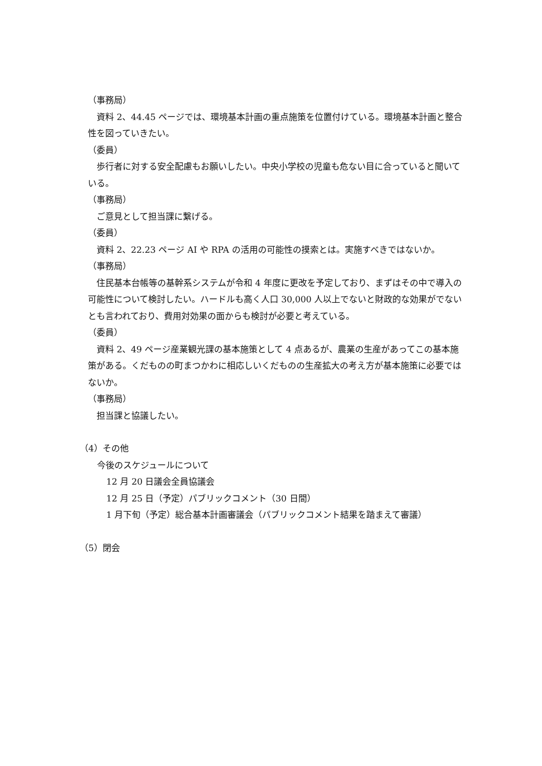（事務局）
資料 2、44.45 ページでは、環境基本計画の重点施策を位置付けている。環境基本計画と整合性を図っていきたい。
（委員）
歩行者に対する安全配慮もお願いしたい。中央小学校の児童も危ない目に合っていると聞いている。
（事務局）
ご意見として担当課に繋げる。
（委員）
資料 2、22.23 ページ AI や RPA の活用の可能性の摸索とは。実施すべきではないか。
（事務局）
住民基本台帳等の基幹系システムが令和 4 年度に更改を予定しており、まずはその中で導入の可能性について検討したい。ハードルも高く人口 30,000 人以上でないと財政的な効果がでないとも言われており、費用対効果の面からも検討が必要と考えている。
（委員）
資料 2、49 ページ産業観光課の基本施策として 4 点あるが、農業の生産があってこの基本施策がある。くだものの町まつかわに相応しいくだものの生産拡大の考え方が基本施策に必要ではないか。
（事務局）
担当課と協議したい。
（4）その他
今後のスケジュールについて
12 月 20 日議会全員協議会
12 月 25 日（予定）パブリックコメント（30 日間）
1 月下旬（予定）総合基本計画審議会（パブリックコメント結果を踏まえて審議）
（5）閉会